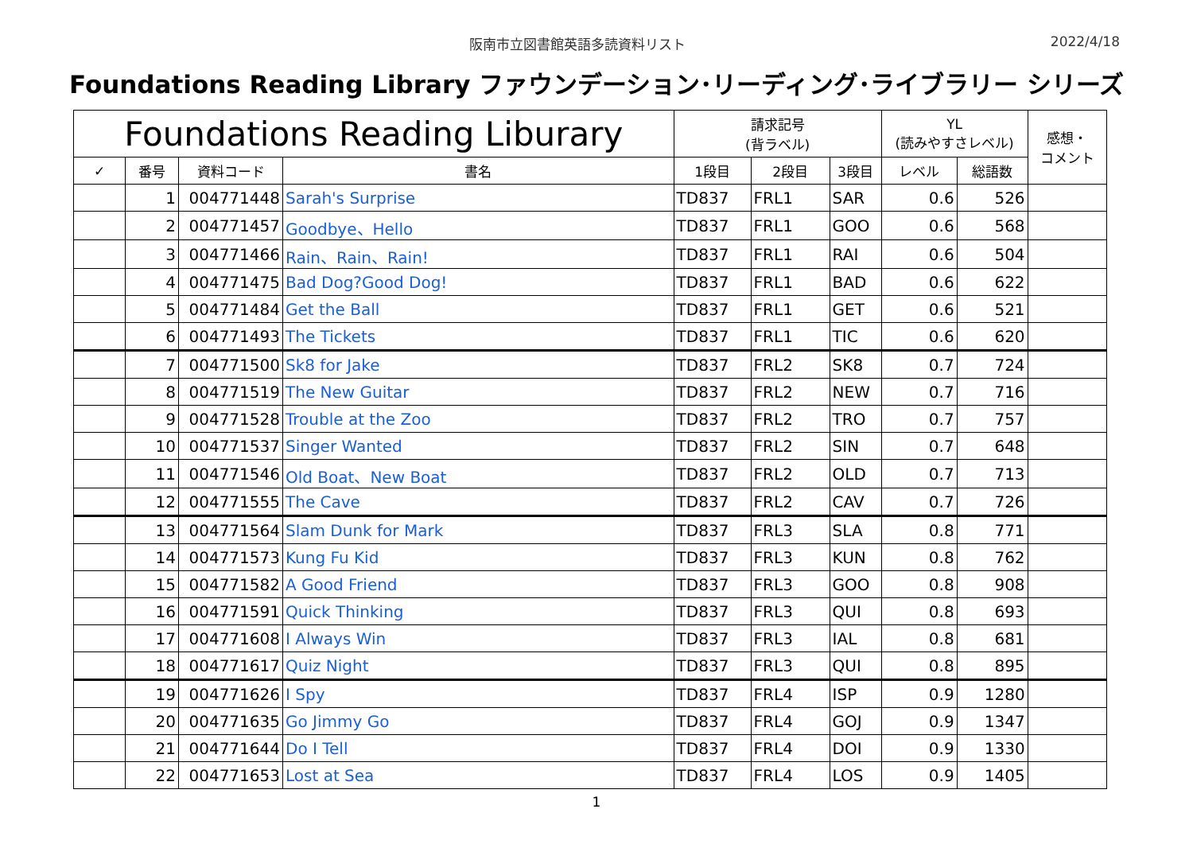阪南市立図書館英語多読資料リスト 2022/4/18
Foundations Reading Library ファウンデーション･リーディング･ライブラリー シリーズ
| Foundations Reading Liburary | | | | 請求記号 (背ラベル) | | | YL (読みやすさレベル) | | 感想・ コメント |
| --- | --- | --- | --- | --- | --- | --- | --- | --- | --- |
| ✓ | 番号 | 資料コード | 書名 | 1段目 | 2段目 | 3段目 | レベル | 総語数 | |
| | 1 | 004771448 | Sarah's Surprise | TD837 | FRL1 | SAR | 0.6 | 526 | |
| | 2 | 004771457 | Goodbye、Hello | TD837 | FRL1 | GOO | 0.6 | 568 | |
| | 3 | 004771466 | Rain、Rain、Rain! | TD837 | FRL1 | RAI | 0.6 | 504 | |
| | 4 | 004771475 | Bad Dog?Good Dog! | TD837 | FRL1 | BAD | 0.6 | 622 | |
| | 5 | 004771484 | Get the Ball | TD837 | FRL1 | GET | 0.6 | 521 | |
| | 6 | 004771493 | The Tickets | TD837 | FRL1 | TIC | 0.6 | 620 | |
| | 7 | 004771500 | Sk8 for Jake | TD837 | FRL2 | SK8 | 0.7 | 724 | |
| | 8 | 004771519 | The New Guitar | TD837 | FRL2 | NEW | 0.7 | 716 | |
| | 9 | 004771528 | Trouble at the Zoo | TD837 | FRL2 | TRO | 0.7 | 757 | |
| | 10 | 004771537 | Singer Wanted | TD837 | FRL2 | SIN | 0.7 | 648 | |
| | 11 | 004771546 | Old Boat、New Boat | TD837 | FRL2 | OLD | 0.7 | 713 | |
| | 12 | 004771555 | The Cave | TD837 | FRL2 | CAV | 0.7 | 726 | |
| | 13 | 004771564 | Slam Dunk for Mark | TD837 | FRL3 | SLA | 0.8 | 771 | |
| | 14 | 004771573 | Kung Fu Kid | TD837 | FRL3 | KUN | 0.8 | 762 | |
| | 15 | 004771582 | A Good Friend | TD837 | FRL3 | GOO | 0.8 | 908 | |
| | 16 | 004771591 | Quick Thinking | TD837 | FRL3 | QUI | 0.8 | 693 | |
| | 17 | 004771608 | I Always Win | TD837 | FRL3 | IAL | 0.8 | 681 | |
| | 18 | 004771617 | Quiz Night | TD837 | FRL3 | QUI | 0.8 | 895 | |
| | 19 | 004771626 | I Spy | TD837 | FRL4 | ISP | 0.9 | 1280 | |
| | 20 | 004771635 | Go Jimmy Go | TD837 | FRL4 | GOJ | 0.9 | 1347 | |
| | 21 | 004771644 | Do I Tell | TD837 | FRL4 | DOI | 0.9 | 1330 | |
| | 22 | 004771653 | Lost at Sea | TD837 | FRL4 | LOS | 0.9 | 1405 | |
1